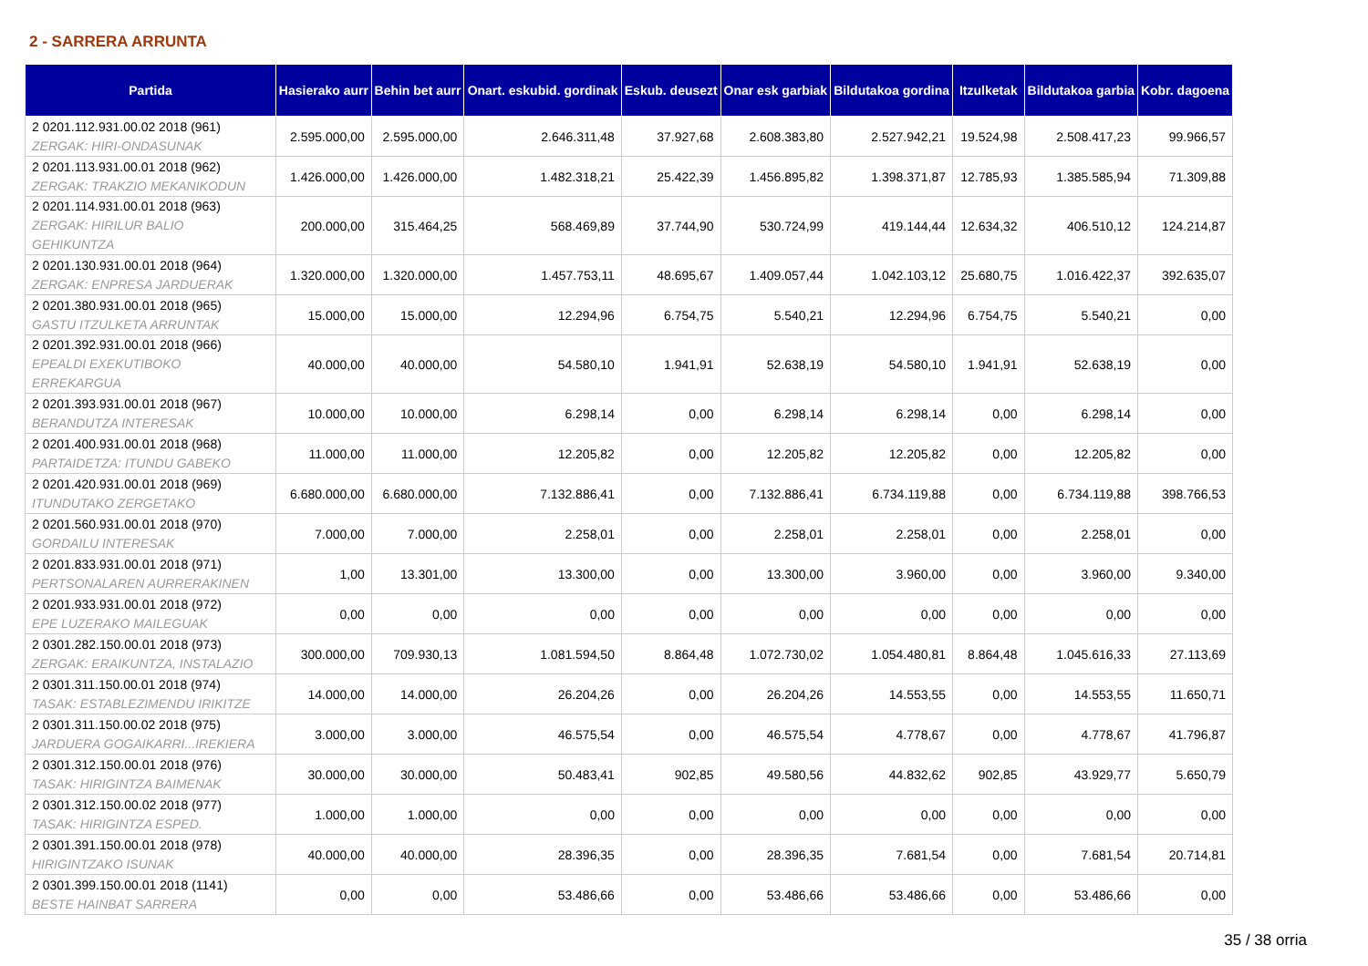2 - SARRERA ARRUNTA
| Partida | Hasierako aurr | Behin bet aurr | Onart. eskubid. gordinak | Eskub. deusezt | Onar esk garbiak | Bildutakoa gordina | Itzulketak | Bildutakoa garbia | Kobr. dagoena |
| --- | --- | --- | --- | --- | --- | --- | --- | --- | --- |
| 2 0201.112.931.00.02 2018 (961) ZERGAK: HIRI-ONDASUNAK | 2.595.000,00 | 2.595.000,00 | 2.646.311,48 | 37.927,68 | 2.608.383,80 | 2.527.942,21 | 19.524,98 | 2.508.417,23 | 99.966,57 |
| 2 0201.113.931.00.01 2018 (962) ZERGAK: TRAKZIO MEKANIKODUN | 1.426.000,00 | 1.426.000,00 | 1.482.318,21 | 25.422,39 | 1.456.895,82 | 1.398.371,87 | 12.785,93 | 1.385.585,94 | 71.309,88 |
| 2 0201.114.931.00.01 2018 (963) ZERGAK: HIRILUR BALIO GEHIKUNTZA | 200.000,00 | 315.464,25 | 568.469,89 | 37.744,90 | 530.724,99 | 419.144,44 | 12.634,32 | 406.510,12 | 124.214,87 |
| 2 0201.130.931.00.01 2018 (964) ZERGAK: ENPRESA JARDUERAK | 1.320.000,00 | 1.320.000,00 | 1.457.753,11 | 48.695,67 | 1.409.057,44 | 1.042.103,12 | 25.680,75 | 1.016.422,37 | 392.635,07 |
| 2 0201.380.931.00.01 2018 (965) GASTU ITZULKETA ARRUNTAK | 15.000,00 | 15.000,00 | 12.294,96 | 6.754,75 | 5.540,21 | 12.294,96 | 6.754,75 | 5.540,21 | 0,00 |
| 2 0201.392.931.00.01 2018 (966) EPEALDI EXEKUTIBOKO ERREKARGUA | 40.000,00 | 40.000,00 | 54.580,10 | 1.941,91 | 52.638,19 | 54.580,10 | 1.941,91 | 52.638,19 | 0,00 |
| 2 0201.393.931.00.01 2018 (967) BERANDUTZA INTERESAK | 10.000,00 | 10.000,00 | 6.298,14 | 0,00 | 6.298,14 | 6.298,14 | 0,00 | 6.298,14 | 0,00 |
| 2 0201.400.931.00.01 2018 (968) PARTAIDETZA: ITUNDU GABEKO | 11.000,00 | 11.000,00 | 12.205,82 | 0,00 | 12.205,82 | 12.205,82 | 0,00 | 12.205,82 | 0,00 |
| 2 0201.420.931.00.01 2018 (969) ITUNDUTAKO ZERGETAKO | 6.680.000,00 | 6.680.000,00 | 7.132.886,41 | 0,00 | 7.132.886,41 | 6.734.119,88 | 0,00 | 6.734.119,88 | 398.766,53 |
| 2 0201.560.931.00.01 2018 (970) GORDAILU INTERESAK | 7.000,00 | 7.000,00 | 2.258,01 | 0,00 | 2.258,01 | 2.258,01 | 0,00 | 2.258,01 | 0,00 |
| 2 0201.833.931.00.01 2018 (971) PERTSONALAREN AURRERAKINEN | 1,00 | 13.301,00 | 13.300,00 | 0,00 | 13.300,00 | 3.960,00 | 0,00 | 3.960,00 | 9.340,00 |
| 2 0201.933.931.00.01 2018 (972) EPE LUZERAKO MAILEGUAK | 0,00 | 0,00 | 0,00 | 0,00 | 0,00 | 0,00 | 0,00 | 0,00 | 0,00 |
| 2 0301.282.150.00.01 2018 (973) ZERGAK: ERAIKUNTZA, INSTALAZIO | 300.000,00 | 709.930,13 | 1.081.594,50 | 8.864,48 | 1.072.730,02 | 1.054.480,81 | 8.864,48 | 1.045.616,33 | 27.113,69 |
| 2 0301.311.150.00.01 2018 (974) TASAK: ESTABLEZIMENDU IRIKITZE | 14.000,00 | 14.000,00 | 26.204,26 | 0,00 | 26.204,26 | 14.553,55 | 0,00 | 14.553,55 | 11.650,71 |
| 2 0301.311.150.00.02 2018 (975) JARDUERA GOGAIKARRI...IREKIERA | 3.000,00 | 3.000,00 | 46.575,54 | 0,00 | 46.575,54 | 4.778,67 | 0,00 | 4.778,67 | 41.796,87 |
| 2 0301.312.150.00.01 2018 (976) TASAK: HIRIGINTZA BAIMENAK | 30.000,00 | 30.000,00 | 50.483,41 | 902,85 | 49.580,56 | 44.832,62 | 902,85 | 43.929,77 | 5.650,79 |
| 2 0301.312.150.00.02 2018 (977) TASAK: HIRIGINTZA ESPED. | 1.000,00 | 1.000,00 | 0,00 | 0,00 | 0,00 | 0,00 | 0,00 | 0,00 | 0,00 |
| 2 0301.391.150.00.01 2018 (978) HIRIGINTZAKO ISUNAK | 40.000,00 | 40.000,00 | 28.396,35 | 0,00 | 28.396,35 | 7.681,54 | 0,00 | 7.681,54 | 20.714,81 |
| 2 0301.399.150.00.01 2018 (1141) BESTE HAINBAT SARRERA | 0,00 | 0,00 | 53.486,66 | 0,00 | 53.486,66 | 53.486,66 | 0,00 | 53.486,66 | 0,00 |
35 / 38 orria